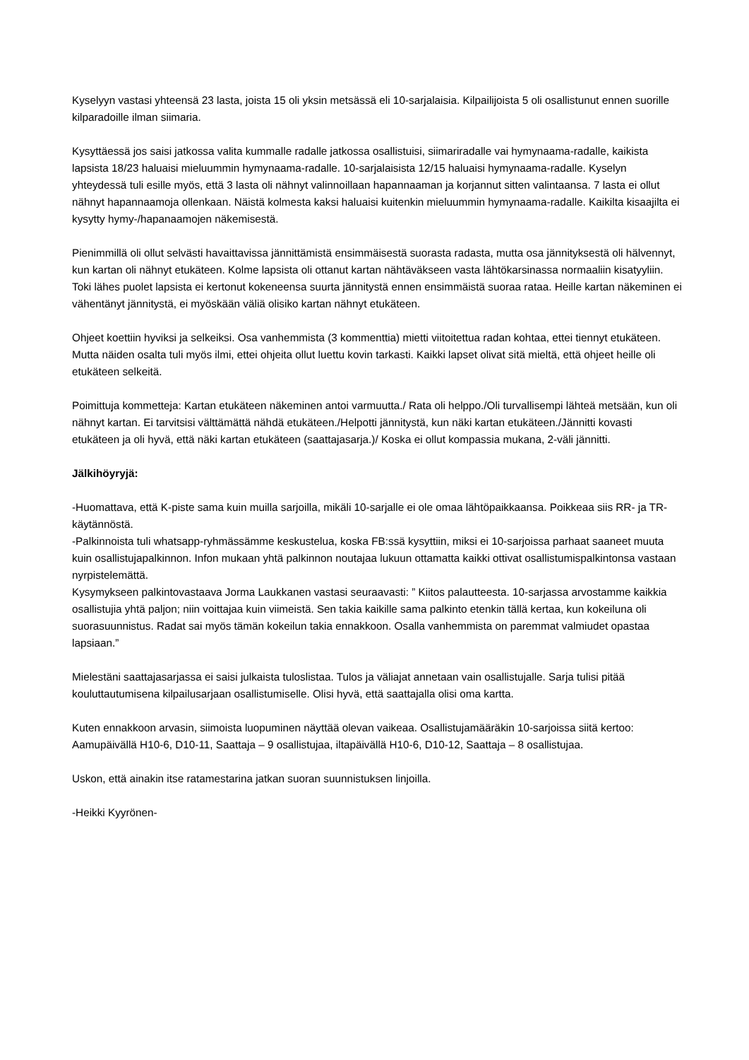Kyselyyn vastasi yhteensä 23 lasta, joista 15 oli yksin metsässä eli 10-sarjalaisia. Kilpailijoista 5 oli osallistunut ennen suorille kilparadoille ilman siimaria.
Kysyttäessä jos saisi jatkossa valita kummalle radalle jatkossa osallistuisi, siimariradalle vai hymynaama-radalle, kaikista lapsista 18/23 haluaisi mieluummin hymynaama-radalle. 10-sarjalaisista 12/15 haluaisi hymynaama-radalle. Kyselyn yhteydessä tuli esille myös, että 3 lasta oli nähnyt valinnoillaan hapannaaman ja korjannut sitten valintaansa. 7 lasta ei ollut nähnyt hapannaamoja ollenkaan. Näistä kolmesta kaksi haluaisi kuitenkin mieluummin hymynaama-radalle. Kaikilta kisaajilta ei kysytty hymy-/hapanaamojen näkemisestä.
Pienimmillä oli ollut selvästi havaittavissa jännittämistä ensimmäisestä suorasta radasta, mutta osa jännityksestä oli hälvennyt, kun kartan oli nähnyt etukäteen. Kolme lapsista oli ottanut kartan nähtäväkseen vasta lähtökarsinassa normaaliin kisatyyliin. Toki lähes puolet lapsista ei kertonut kokeneensa suurta jännitystä ennen ensimmäistä suoraa rataa. Heille kartan näkeminen ei vähentänyt jännitystä, ei myöskään väliä olisiko kartan nähnyt etukäteen.
Ohjeet koettiin hyviksi ja selkeiksi. Osa vanhemmista (3 kommenttia) mietti viitoitettua radan kohtaa, ettei tiennyt etukäteen. Mutta näiden osalta tuli myös ilmi, ettei ohjeita ollut luettu kovin tarkasti. Kaikki lapset olivat sitä mieltä, että ohjeet heille oli etukäteen selkeitä.
Poimittuja kommetteja: Kartan etukäteen näkeminen antoi varmuutta./ Rata oli helppo./Oli turvallisempi lähteä metsään, kun oli nähnyt kartan. Ei tarvitsisi välttämättä nähdä etukäteen./Helpotti jännitystä, kun näki kartan etukäteen./Jännitti kovasti etukäteen ja oli hyvä, että näki kartan etukäteen (saattajasarja.)/ Koska ei ollut kompassia mukana, 2-väli jännitti.
Jälkihöyryjä:
-Huomattava, että K-piste sama kuin muilla sarjoilla, mikäli 10-sarjalle ei ole omaa lähtöpaikkaansa. Poikkeaa siis RR- ja TR-käytännöstä.
-Palkinnoista tuli whatsapp-ryhmässämme keskustelua, koska FB:ssä kysyttiin, miksi ei 10-sarjoissa parhaat saaneet muuta kuin osallistujapalkinnon. Infon mukaan yhtä palkinnon noutajaa lukuun ottamatta kaikki ottivat osallistumispalkintonsa vastaan nyrpistelemättä.
Kysymykseen palkintovastaava Jorma Laukkanen vastasi seuraavasti: ” Kiitos palautteesta. 10-sarjassa arvostamme kaikkia osallistujia yhtä paljon; niin voittajaa kuin viimeistä. Sen takia kaikille sama palkinto etenkin tällä kertaa, kun kokeiluna oli suorasuunnistus. Radat sai myös tämän kokeilun takia ennakkoon. Osalla vanhemmista on paremmat valmiudet opastaa lapsiaan.”
Mielestäni saattajasarjassa ei saisi julkaista tuloslistaa. Tulos ja väliajat annetaan vain osallistujalle. Sarja tulisi pitää kouluttautumisena kilpailusarjaan osallistumiselle. Olisi hyvä, että saattajalla olisi oma kartta.
Kuten ennakkoon arvasin, siimoista luopuminen näyttää olevan vaikeaa. Osallistujamääräkin 10-sarjoissa siitä kertoo: Aamupäivällä H10-6, D10-11, Saattaja – 9 osallistujaa, iltapäivällä H10-6, D10-12, Saattaja – 8 osallistujaa.
Uskon, että ainakin itse ratamestarina jatkan suoran suunnistuksen linjoilla.
-Heikki Kyyrönen-